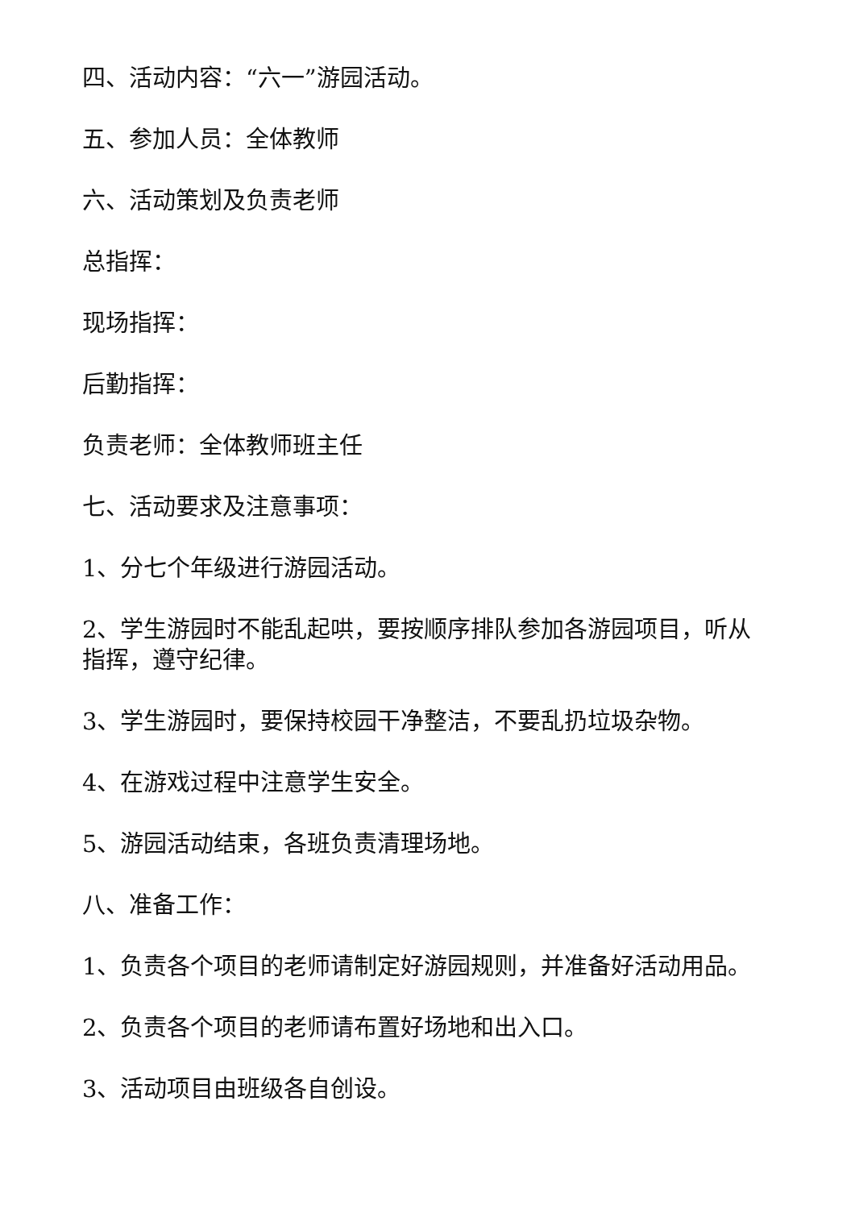四、活动内容：“六一”游园活动。
五、参加人员：全体教师
六、活动策划及负责老师
总指挥：
现场指挥：
后勤指挥：
负责老师：全体教师班主任
七、活动要求及注意事项：
1、分七个年级进行游园活动。
2、学生游园时不能乱起哄，要按顺序排队参加各游园项目，听从指挥，遵守纪律。
3、学生游园时，要保持校园干净整洁，不要乱扔垃圾杂物。
4、在游戏过程中注意学生安全。
5、游园活动结束，各班负责清理场地。
八、准备工作：
1、负责各个项目的老师请制定好游园规则，并准备好活动用品。
2、负责各个项目的老师请布置好场地和出入口。
3、活动项目由班级各自创设。